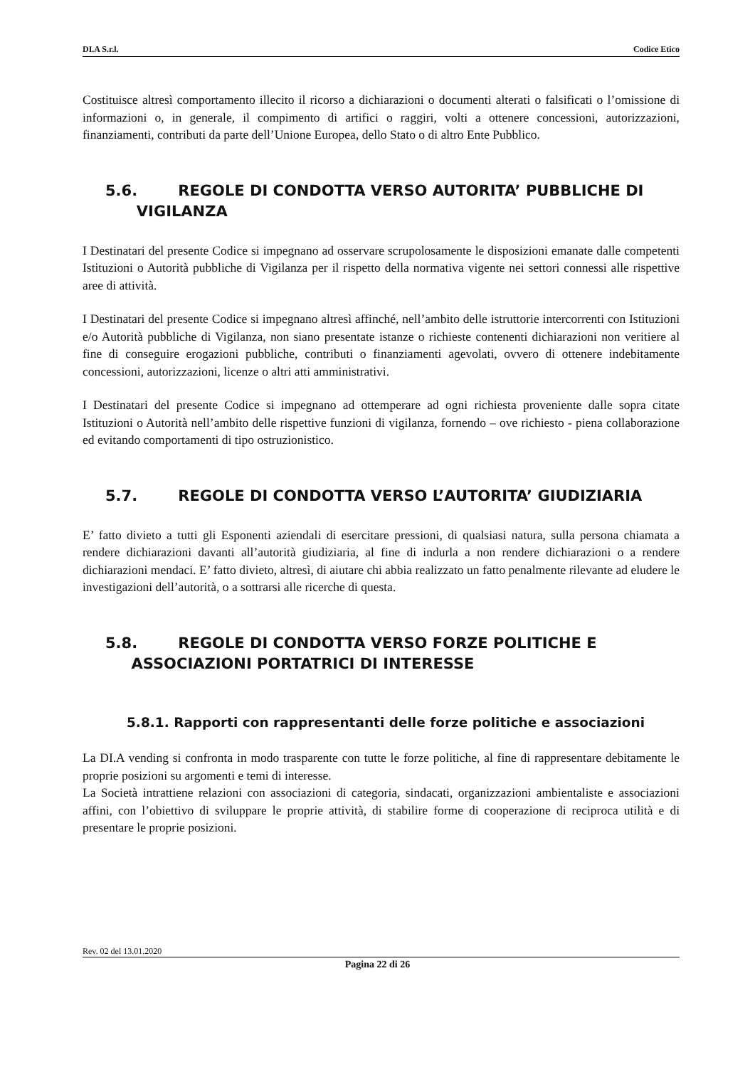DI.A S.r.l. Codice Etico
Costituisce altresì comportamento illecito il ricorso a dichiarazioni o documenti alterati o falsificati o l’omissione di informazioni o, in generale, il compimento di artifici o raggiri, volti a ottenere concessioni, autorizzazioni, finanziamenti, contributi da parte dell’Unione Europea, dello Stato o di altro Ente Pubblico.
5.6. REGOLE DI CONDOTTA VERSO AUTORITA’ PUBBLICHE DI
VIGILANZA
I Destinatari del presente Codice si impegnano ad osservare scrupolosamente le disposizioni emanate dalle competenti Istituzioni o Autorità pubbliche di Vigilanza per il rispetto della normativa vigente nei settori connessi alle rispettive aree di attività.
I Destinatari del presente Codice si impegnano altresì affinché, nell’ambito delle istruttorie intercorrenti con Istituzioni e/o Autorità pubbliche di Vigilanza, non siano presentate istanze o richieste contenenti dichiarazioni non veritiere al fine di conseguire erogazioni pubbliche, contributi o finanziamenti agevolati, ovvero di ottenere indebitamente concessioni, autorizzazioni, licenze o altri atti amministrativi.
I Destinatari del presente Codice si impegnano ad ottemperare ad ogni richiesta proveniente dalle sopra citate Istituzioni o Autorità nell’ambito delle rispettive funzioni di vigilanza, fornendo – ove richiesto - piena collaborazione ed evitando comportamenti di tipo ostruzionistico.
5.7. REGOLE DI CONDOTTA VERSO L’AUTORITA’ GIUDIZIARIA
E’ fatto divieto a tutti gli Esponenti aziendali di esercitare pressioni, di qualsiasi natura, sulla persona chiamata a rendere dichiarazioni davanti all’autorità giudiziaria, al fine di indurla a non rendere dichiarazioni o a rendere dichiarazioni mendaci. E’ fatto divieto, altresì, di aiutare chi abbia realizzato un fatto penalmente rilevante ad eludere le investigazioni dell’autorità, o a sottrarsi alle ricerche di questa.
5.8. REGOLE DI CONDOTTA VERSO FORZE POLITICHE E
ASSOCIAZIONI PORTATRICI DI INTERESSE
5.8.1. Rapporti con rappresentanti delle forze politiche e associazioni
La DI.A vending si confronta in modo trasparente con tutte le forze politiche, al fine di rappresentare debitamente le proprie posizioni su argomenti e temi di interesse.
La Società intrattiene relazioni con associazioni di categoria, sindacati, organizzazioni ambientaliste e associazioni affini, con l’obiettivo di sviluppare le proprie attività, di stabilire forme di cooperazione di reciproca utilità e di presentare le proprie posizioni.
Rev. 02 del 13.01.2020
Pagina 22 di 26